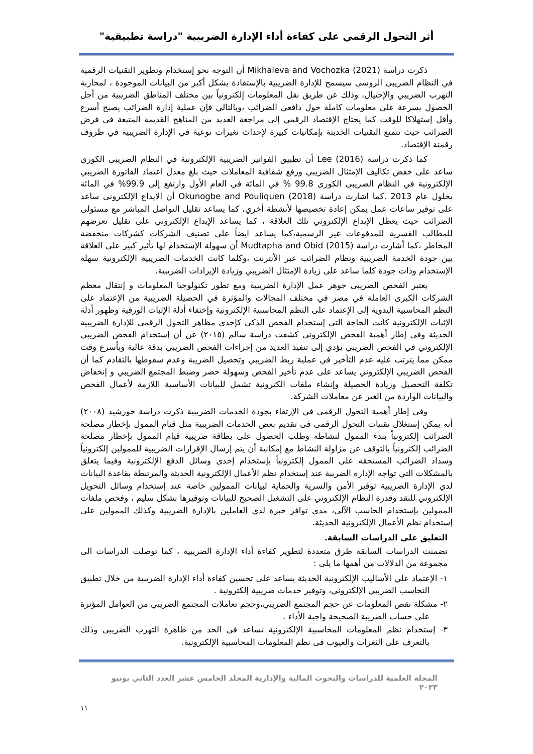أثر التحول الرقمي على كفاءة أداء الإدارة الضريبية "دراسة تطبيقية"
ذكرت دراسة Mikhaleva and Vochozka (2021) أن التوجه نحو إستخدام وتطوير التقنيات الرقمية في النظام الضريبى الروسى سيسمح للإدارة الضريبية بالإستفادة بشكل أكبر من البيانات الموجودة ، لمحاربة التهرب الضريبي والإحتيال، وذلك عن طريق نقل المعلومات إلكترونياً بين مختلف المناطق الضريبية من أجل الحصول بسرعة على معلومات كاملة حول دافعي الضرائب ،وبالتالي فإن عملية إدارة الضرائب يصبح أسرع وأقل إستهلاكا للوقت كما يحتاج الإقتصاد الرقمي إلى مراجعة العديد من المناهج القديمة المتبعة فى فرض الضرائب حيث تتمتع التقنيات الحديثة بإمكانيات كبيرة لإحداث تغيرات نوعية في الإدارة الضريبية في ظروف رقمنة الإقتصاد.
كما ذكرت دراسة Lee (2016) أن تطبيق الفواتير الضريبية الإلكترونية في النظام الضريبى الكورى ساعد على خفض تكاليف الإمتثال الضريبي ورفع شفافية المعاملات حيث بلغ معدل اعتماد الفاتورة الضريبي الإلكترونية في النظام الضريبى الكورى 99.8 % في المائة في العام الأول وارتفع إلى 99.9% في المائة بحلول عام 2013 .كما اشارت دراسة Okunogbe and Pouliquen (2018) أن الايداع الإلكترونى ساعد على توفير ساعات عمل يمكن إعادة تخصيصها لأنشطة أخري، كما يساعد تقليل التواصل المباشر مع مسئولى الضرائب حيث يعطل الإيداع الإلكتروني تلك العلاقة ، كما يساعد الإيداع الإلكتروني على تقليل تعرضهم للمطالب القسرية للمدفوعات غير الرسمية،كما يساعد ايضاً على تصنيف الشركات كشركات منخفضة المخاطر ،كما أشارت دراسة Mudtapha and Obid (2015) أن سهولة الإستخدام لها تأثير كبير على العلاقة بين جودة الخدمة الضريبية ونظام الضرائب عبر الأنترنت ،وكلما كانت الخدمات الضريبية الإلكترونية سهلة الإستخدام وذات جودة كلما ساعد على زيادة الإمتثال الضريبي وزيادة الإيرادات الضريبية.
يعتبر الفحص الضريبى جوهر عمل الإدارة الضريبية ومع تطور تكنولوجيا المعلومات و إنتقال معظم الشركات الكبرى العاملة في مصر في مختلف المجالات والمؤثرة في الحصيلة الضريبية من الإعتماد على النظم المحاسبية اليدوية إلى الإعتماد على النظم المحاسبية الإلكترونية وإختفاء أدلة الإثبات الورقية وظهور أدلة الإثبات الإلكترونية كانت الحاجة التى إستخدام الفحص الذكى كإحدى مظاهر التحول الرقمى للإدارة الضريبية الحديثة وفى إطار أهمية الفحص الإلكترونى كشفت دراسة سالم (٢٠١٥) عن أن إستخدام الفحص الضريبي الإلكتروني في الفحص الضريبي يؤدي إلى تنفيذ العديد من إجراءات الفحص الضريبي بدقة عالية وبأسرع وقت ممكن مما يترتب عليه عدم التأخير في عملية ربط الضريبي وتحصيل الضريبة وعدم سقوطها بالتقادم كما أن الفحص الضريبي الإلكتروني يساعد على عدم تأخير الفحص وسهولة حصر وضبط المجتمع الضريبي و إنخفاض تكلفة التحصيل وزيادة الحصيلة وإنشاء ملفات الكترونية تشمل للبيانات الأساسية اللازمة لأعمال الفحص والبيانات الواردة من الغير عن معاملات الشركة.
وفى إطار أهمية التحول الرقمى في الإرتقاء بجودة الخدمات الضريبية ذكرت دراسة خورشيد (٢٠٠٨) أنه يمكن إستغلال تقنيات التحول الرقمى فى تقديم بعض الخدمات الضريبية مثل قيام الممول بإخطار مصلحة الضرائب إلكترونياً ببدء الممول لنشاطه وطلب الحصول على بطاقة ضريبية قيام الممول بإخطار مصلحة الضرائب إلكترونياً بالتوقف عن مزاولة النشاط مع إمكانية أن يتم إرسال الإقرارات الضريبية للممولين إلكترونياً وسداد الضرائب المستحقة على الممول إلكترونياً بإستخدام إحدى وسائل الدفع الإلكترونية وفيما يتعلق بالمشكلات التي تواجه الإدارة الضريبة عند إستخدام نظم الأعمال الإلكترونية الحديثة والمرتبطة بقاعدة البيانات لدي الإدارة الضريبية توفير الأمن والسرية والحماية لبيانات الممولين خاصة عند إستخدام وسائل التحويل الإلكتروني للنقد وقدرة النظام الإلكتروني على التشغيل الصحيح للبيانات وتوفيرها بشكل سليم ، وفحص ملفات الممولين بإستخدام الحاسب الآلى، مدى توافر خبرة لدي العاملين بالإدارة الضريبية وكذلك الممولين على إستخدام نظم الأعمال الإلكترونية الحديثة.
التعليق على الدراسات السابقة.
تضمنت الدراسات السابقة طرق متعددة لتطوير كفاءة أداء الإدارة الضريبية ، كما توصلت الدراسات الى مجموعة من الدلالات من أهمها ما يلى :
١- الإعتماد علي الأساليب الإلكترونية الحديثة يساعد على تحسين كفاءة أداء الإدارة الضريبية من خلال تطبيق التحاسب الضريبي الإلكتروني، وتوفير خدمات ضريبية إلكترونية .
٢- مشكلة نقص المعلومات عن حجم المجتمع الضريبي،وحجم تعاملات المجتمع الضريبي من العوامل المؤثرة على حساب الضريبة الصحيحة واجبة الأداء .
٣- إستخدام نظم المعلومات المحاسبية الإلكترونية تساعد فى الحد من ظاهرة التهرب الضريبى وذلك بالتعرف على الثغرات والعيوب فى نظم المعلومات المحاسبية الإلكترونية.
المجلة العلمية للدراسات والبحوث المالية والإدارية المجلد الخامس عشر العدد الثاني يونيو ٢٠٢٣
١١